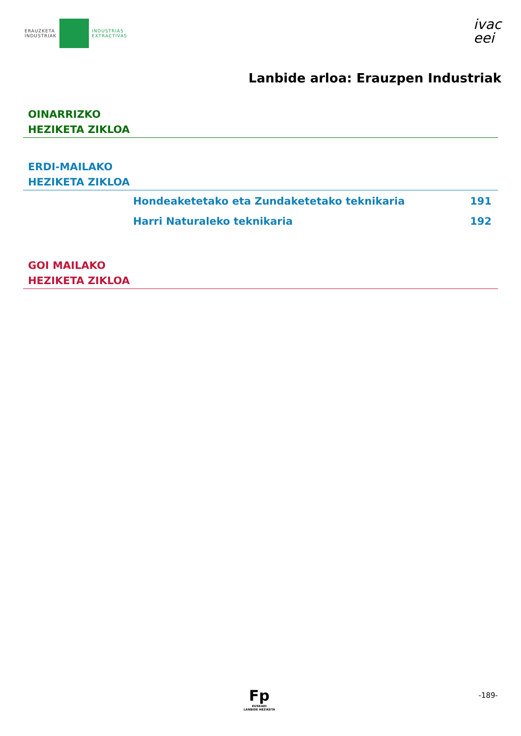ERAUZKETA
INDUSTRIAK
INDUSTRIAS
EXTRACTIVAS
ivac
eei
Lanbide arloa: Erauzpen Industriak
OINARRIZKO
HEZIKETA ZIKLOA
ERDI-MAILAKO
HEZIKETA ZIKLOA
Hondeaketetako eta Zundaketetako teknikaria 191
Harri Naturaleko teknikaria 192
GOI MAILAKO
HEZIKETA ZIKLOA
Fp
EUSKADI
LANBIDE HEZIKETA
-189-